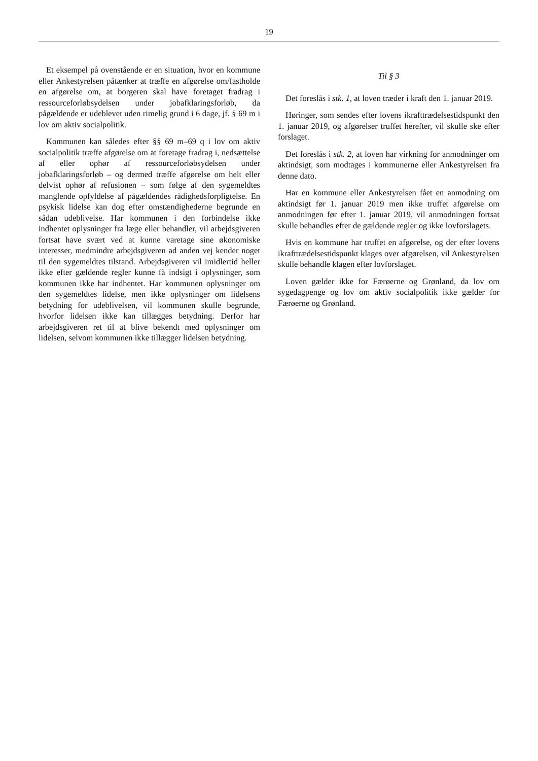19
Et eksempel på ovenstående er en situation, hvor en kommune eller Ankestyrelsen påtænker at træffe en afgørelse om/fastholde en afgørelse om, at borgeren skal have foretaget fradrag i ressourceforløbsydelsen under jobafklaringsforløb, da pågældende er udeblevet uden rimelig grund i 6 dage, jf. § 69 m i lov om aktiv socialpolitik.
Kommunen kan således efter §§ 69 m–69 q i lov om aktiv socialpolitik træffe afgørelse om at foretage fradrag i, nedsættelse af eller ophør af ressourceforløbsydelsen under jobafklaringsforløb – og dermed træffe afgørelse om helt eller delvist ophør af refusionen – som følge af den sygemeldtes manglende opfyldelse af pågældendes rådighedsforpligtelse. En psykisk lidelse kan dog efter omstændighederne begrunde en sådan udeblivelse. Har kommunen i den forbindelse ikke indhentet oplysninger fra læge eller behandler, vil arbejdsgiveren fortsat have svært ved at kunne varetage sine økonomiske interesser, medmindre arbejdsgiveren ad anden vej kender noget til den sygemeldtes tilstand. Arbejdsgiveren vil imidlertid heller ikke efter gældende regler kunne få indsigt i oplysninger, som kommunen ikke har indhentet. Har kommunen oplysninger om den sygemeldtes lidelse, men ikke oplysninger om lidelsens betydning for udeblivelsen, vil kommunen skulle begrunde, hvorfor lidelsen ikke kan tillægges betydning. Derfor har arbejdsgiveren ret til at blive bekendt med oplysninger om lidelsen, selvom kommunen ikke tillægger lidelsen betydning.
Til § 3
Det foreslås i stk. 1, at loven træder i kraft den 1. januar 2019.
Høringer, som sendes efter lovens ikrafttrædelsestidspunkt den 1. januar 2019, og afgørelser truffet herefter, vil skulle ske efter forslaget.
Det foreslås i stk. 2, at loven har virkning for anmodninger om aktindsigt, som modtages i kommunerne eller Ankestyrelsen fra denne dato.
Har en kommune eller Ankestyrelsen fået en anmodning om aktindsigt før 1. januar 2019 men ikke truffet afgørelse om anmodningen før efter 1. januar 2019, vil anmodningen fortsat skulle behandles efter de gældende regler og ikke lovforslagets.
Hvis en kommune har truffet en afgørelse, og der efter lovens ikrafttrædelsestidspunkt klages over afgørelsen, vil Ankestyrelsen skulle behandle klagen efter lovforslaget.
Loven gælder ikke for Færøerne og Grønland, da lov om sygedagpenge og lov om aktiv socialpolitik ikke gælder for Færøerne og Grønland.